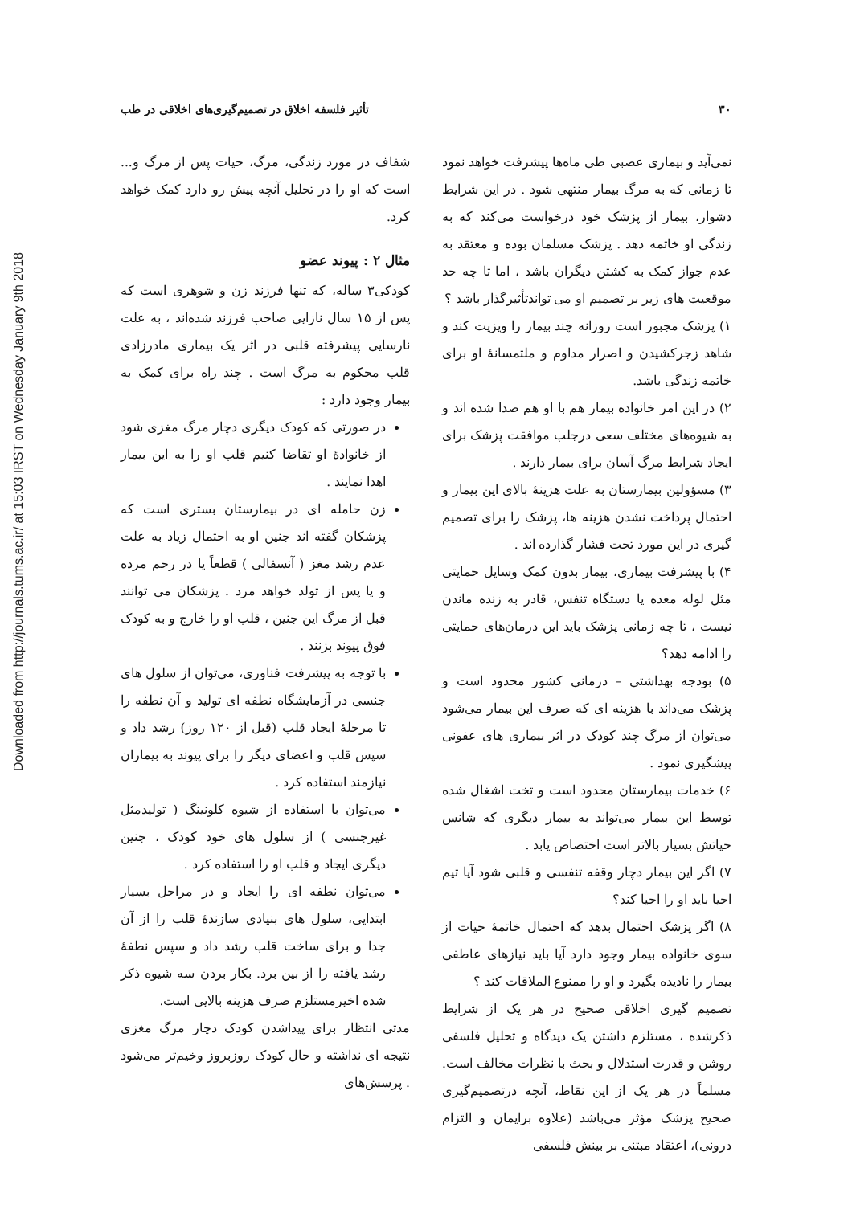Downloaded from http://journals.tums.ac.ir/ at 15:03 IRST on Wednesday January 9th 2018
۳۰ تأثیر فلسفه اخلاق در تصمیم‌گیری‌های اخلاقی در طب
نمی‌آید و بیماری عصبی طی ماه‌ها پیشرفت خواهد نمود تا زمانی که به مرگ بیمار منتهی شود . در این شرایط دشوار، بیمار از پزشک خود درخواست می‌کند که به زندگی او خاتمه دهد . پزشک مسلمان بوده و معتقد به عدم جواز کمک به کشتن دیگران باشد ، اما تا چه حد موقعیت های زیر بر تصمیم او می تواندتأثیرگذار باشد ؟
۱) پزشک مجبور است روزانه چند بیمار را ویزیت کند و شاهد زجرکشیدن و اصرار مداوم و ملتمسانهٔ او برای خاتمه زندگی باشد.
۲) در این امر خانواده بیمار هم با او هم صدا شده اند و به شیوه‌های مختلف سعی درجلب موافقت پزشک برای ایجاد شرایط مرگ آسان برای بیمار دارند .
۳) مسؤولین بیمارستان به علت هزینهٔ بالای این بیمار و احتمال پرداخت نشدن هزینه ها، پزشک را برای تصمیم گیری در این مورد تحت فشار گذارده اند .
۴) با پیشرفت بیماری، بیمار بدون کمک وسایل حمایتی مثل لوله معده یا دستگاه تنفس، قادر به زنده ماندن نیست ، تا چه زمانی پزشک باید این درمان‌های حمایتی را ادامه دهد؟
۵) بودجه بهداشتی – درمانی کشور محدود است و پزشک می‌داند با هزینه ای که صرف این بیمار می‌شود می‌توان از مرگ چند کودک در اثر بیماری های عفونی پیشگیری نمود .
۶) خدمات بیمارستان محدود است و تخت اشغال شده توسط این بیمار می‌تواند به بیمار دیگری که شانس حیاتش بسیار بالاتر است اختصاص یابد .
۷) اگر این بیمار دچار وقفه تنفسی و قلبی شود آیا تیم احیا باید او را احیا کند؟
۸) اگر پزشک احتمال بدهد که احتمال خاتمهٔ حیات از سوی خانواده بیمار وجود دارد آیا باید نیازهای عاطفی بیمار را نادیده بگیرد و او را ممنوع الملاقات کند ؟
تصمیم گیری اخلاقی صحیح در هر یک از شرایط ذکرشده ، مستلزم داشتن یک دیدگاه و تحلیل فلسفی روشن و قدرت استدلال و بحث با نظرات مخالف است. مسلماً در هر یک از این نقاط، آنچه درتصمیم‌گیری صحیح پزشک مؤثر می‌باشد (علاوه برایمان و التزام درونی)، اعتقاد مبتنی بر بینش فلسفی
شفاف در مورد زندگی، مرگ، حیات پس از مرگ و... است که او را در تحلیل آنچه پیش رو دارد کمک خواهد کرد.
مثال ۲ : پیوند عضو
کودکی۳ ساله، که تنها فرزند زن و شوهری است که پس از ۱۵ سال نازایی صاحب فرزند شده‌اند ، به علت نارسایی پیشرفته قلبی در اثر یک بیماری مادرزادی قلب محکوم به مرگ است . چند راه برای کمک به بیمار وجود دارد :
در صورتی که کودک دیگری دچار مرگ مغزی شود از خانوادهٔ او تقاضا کنیم قلب او را به این بیمار اهدا نمایند .
زن حامله ای در بیمارستان بستری است که پزشکان گفته اند جنین او به احتمال زیاد به علت عدم رشد مغز ( آنسفالی ) قطعاً یا در رحم مرده و یا پس از تولد خواهد مرد . پزشکان می توانند قبل از مرگ این جنین ، قلب او را خارج و به کودک فوق پیوند بزنند .
با توجه به پیشرفت فناوری، می‌توان از سلول های جنسی در آزمایشگاه نطفه ای تولید و آن نطفه را تا مرحلهٔ ایجاد قلب (قبل از ۱۲۰ روز) رشد داد و سپس قلب و اعضای دیگر را برای پیوند به بیماران نیازمند استفاده کرد .
می‌توان با استفاده از شیوه کلونینگ ( تولیدمثل غیرجنسی ) از سلول های خود کودک ، جنین دیگری ایجاد و قلب او را استفاده کرد .
می‌توان نطفه ای را ایجاد و در مراحل بسیار ابتدایی، سلول های بنیادی سازندهٔ قلب را از آن جدا و برای ساخت قلب رشد داد و سپس نطفهٔ رشد یافته را از بین برد. بکار بردن سه شیوه ذکر شده اخیرمستلزم صرف هزینه بالایی است.
مدتی انتظار برای پیداشدن کودک دچار مرگ مغزی نتیجه ای نداشته و حال کودک روزبروز وخیم‌تر می‌شود . پرسش‌های